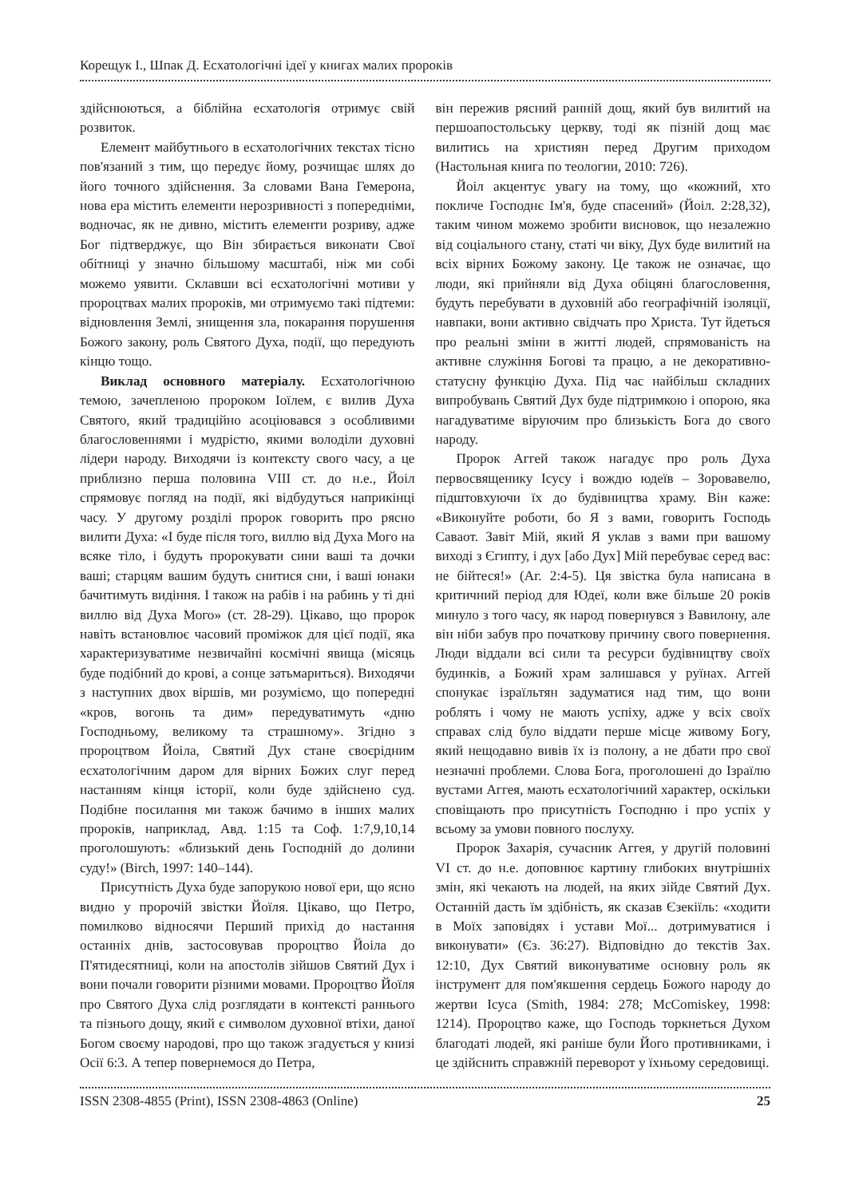Корещук І., Шпак Д. Есхатологічні ідеї у книгах малих пророків
здійснюються, а біблійна есхатологія отримує свій розвиток.
Елемент майбутнього в есхатологічних текстах тісно пов'язаний з тим, що передує йому, розчищає шлях до його точного здійснення. За словами Вана Гемерона, нова ера містить елементи нерозривності з попередніми, водночас, як не дивно, містить елементи розриву, адже Бог підтверджує, що Він збирається виконати Свої обітниці у значно більшому масштабі, ніж ми собі можемо уявити. Склавши всі есхатологічні мотиви у пророцтвах малих пророків, ми отримуємо такі підтеми: відновлення Землі, знищення зла, покарання порушення Божого закону, роль Святого Духа, події, що передують кінцю тощо.
Виклад основного матеріалу. Есхатологічною темою, зачепленою пророком Іоїлем, є вилив Духа Святого, який традиційно асоціювався з особливими благословеннями і мудрістю, якими володіли духовні лідери народу. Виходячи із контексту свого часу, а це приблизно перша половина VIII ст. до н.е., Йоіл спрямовує погляд на події, які відбудуться наприкінці часу. У другому розділі пророк говорить про рясно вилити Духа: «І буде після того, виллю від Духа Мого на всяке тіло, і будуть пророкувати сини ваші та дочки ваші; старцям вашим будуть снитися сни, і ваші юнаки бачитимуть видіння. І також на рабів і на рабинь у ті дні виллю від Духа Мого» (ст. 28-29). Цікаво, що пророк навіть встановлює часовий проміжок для цієї події, яка характеризуватиме незвичайні космічні явища (місяць буде подібний до крові, а сонце затьмариться). Виходячи з наступних двох віршів, ми розуміємо, що попередні «кров, вогонь та дим» передуватимуть «дню Господньому, великому та страшному». Згідно з пророцтвом Йоіла, Святий Дух стане своєрідним есхатологічним даром для вірних Божих слуг перед настанням кінця історії, коли буде здійснено суд. Подібне посилання ми також бачимо в інших малих пророків, наприклад, Авд. 1:15 та Соф. 1:7,9,10,14 проголошують: «близький день Господній до долини суду!» (Birch, 1997: 140–144).
Присутність Духа буде запорукою нової ери, що ясно видно у пророчій звістки Йоїля. Цікаво, що Петро, помилково відносячи Перший прихід до настання останніх днів, застосовував пророцтво Йоіла до П'ятидесятниці, коли на апостолів зійшов Святий Дух і вони почали говорити різними мовами. Пророцтво Йоїля про Святого Духа слід розглядати в контексті раннього та пізнього дощу, який є символом духовної втіхи, даної Богом своєму народові, про що також згадується у книзі Осії 6:3. А тепер повернемося до Петра,
він пережив рясний ранній дощ, який був вилитий на першоапостольську церкву, тоді як пізній дощ має вилитись на християн перед Другим приходом (Настольная книга по теологии, 2010: 726).
Йоіл акцентує увагу на тому, що «кожний, хто покличе Господнє Ім'я, буде спасений» (Йоіл. 2:28,32), таким чином можемо зробити висновок, що незалежно від соціального стану, статі чи віку, Дух буде вилитий на всіх вірних Божому закону. Це також не означає, що люди, які прийняли від Духа обіцяні благословення, будуть перебувати в духовній або географічній ізоляції, навпаки, вони активно свідчать про Христа. Тут йдеться про реальні зміни в житті людей, спрямованість на активне служіння Богові та працю, а не декоративно-статусну функцію Духа. Під час найбільш складних випробувань Святий Дух буде підтримкою і опорою, яка нагадуватиме віруючим про близькість Бога до свого народу.
Пророк Аггей також нагадує про роль Духа первосвященику Ісусу і вождю юдеїв – Зоровавелю, підштовхуючи їх до будівництва храму. Він каже: «Виконуйте роботи, бо Я з вами, говорить Господь Саваот. Завіт Мій, який Я уклав з вами при вашому виході з Єгипту, і дух [або Дух] Мій перебуває серед вас: не бійтеся!» (Аг. 2:4-5). Ця звістка була написана в критичний період для Юдеї, коли вже більше 20 років минуло з того часу, як народ повернувся з Вавилону, але він ніби забув про початкову причину свого повернення. Люди віддали всі сили та ресурси будівництву своїх будинків, а Божий храм залишався у руїнах. Аггей спонукає ізраїльтян задуматися над тим, що вони роблять і чому не мають успіху, адже у всіх своїх справах слід було віддати перше місце живому Богу, який нещодавно вивів їх із полону, а не дбати про свої незначні проблеми. Слова Бога, проголошені до Ізраїлю вустами Аггея, мають есхатологічний характер, оскільки сповіщають про присутність Господню і про успіх у всьому за умови повного послуху.
Пророк Захарія, сучасник Аггея, у другій половині VI ст. до н.е. доповнює картину глибоких внутрішніх змін, які чекають на людей, на яких зійде Святий Дух. Останній дасть їм здібність, як сказав Єзекіїль: «ходити в Моїх заповідях і устави Мої... дотримуватися і виконувати» (Єз. 36:27). Відповідно до текстів Зах. 12:10, Дух Святий виконуватиме основну роль як інструмент для пом'якшення сердець Божого народу до жертви Ісуса (Smith, 1984: 278; McComiskey, 1998: 1214). Пророцтво каже, що Господь торкнеться Духом благодаті людей, які раніше були Його противниками, і це здійснить справжній переворот у їхньому середовищі.
ISSN 2308-4855 (Print), ISSN 2308-4863 (Online) 25